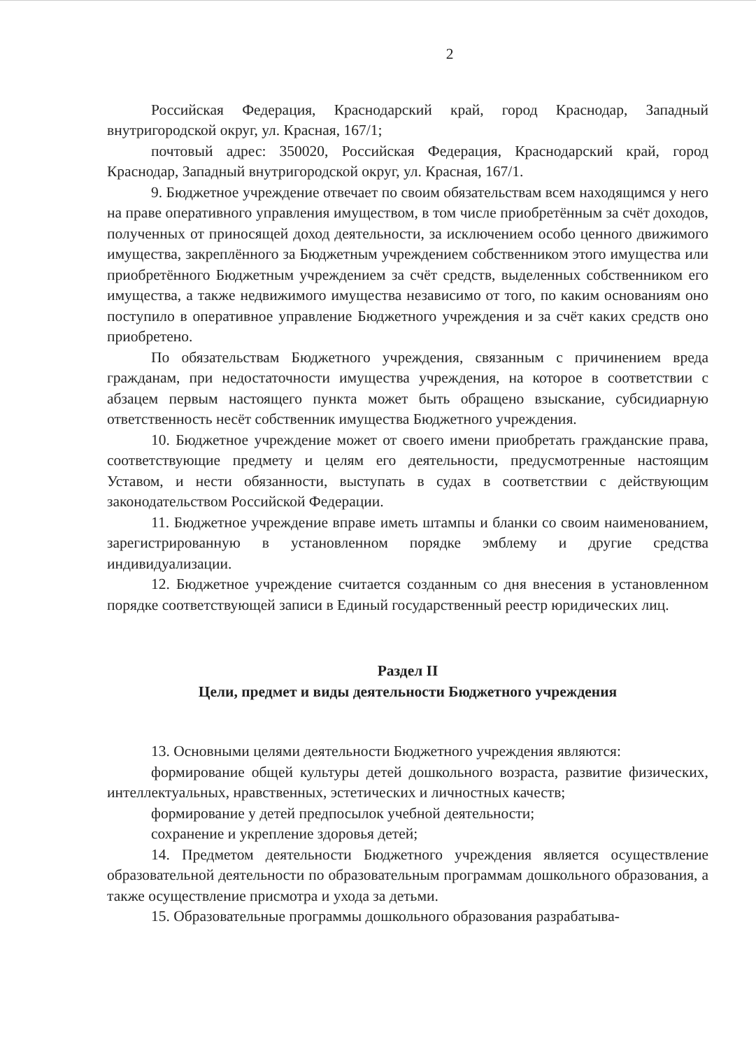2
Российская Федерация, Краснодарский край, город Краснодар, Западный внутригородской округ, ул. Красная, 167/1;
почтовый адрес: 350020, Российская Федерация, Краснодарский край, город Краснодар, Западный внутригородской округ, ул. Красная, 167/1.
9. Бюджетное учреждение отвечает по своим обязательствам всем находящимся у него на праве оперативного управления имуществом, в том числе приобретённым за счёт доходов, полученных от приносящей доход деятельности, за исключением особо ценного движимого имущества, закреплённого за Бюджетным учреждением собственником этого имущества или приобретённого Бюджетным учреждением за счёт средств, выделенных собственником его имущества, а также недвижимого имущества независимо от того, по каким основаниям оно поступило в оперативное управление Бюджетного учреждения и за счёт каких средств оно приобретено.
По обязательствам Бюджетного учреждения, связанным с причинением вреда гражданам, при недостаточности имущества учреждения, на которое в соответствии с абзацем первым настоящего пункта может быть обращено взыскание, субсидиарную ответственность несёт собственник имущества Бюджетного учреждения.
10. Бюджетное учреждение может от своего имени приобретать гражданские права, соответствующие предмету и целям его деятельности, предусмотренные настоящим Уставом, и нести обязанности, выступать в судах в соответствии с действующим законодательством Российской Федерации.
11. Бюджетное учреждение вправе иметь штампы и бланки со своим наименованием, зарегистрированную в установленном порядке эмблему и другие средства индивидуализации.
12. Бюджетное учреждение считается созданным со дня внесения в установленном порядке соответствующей записи в Единый государственный реестр юридических лиц.
Раздел II
Цели, предмет и виды деятельности Бюджетного учреждения
13. Основными целями деятельности Бюджетного учреждения являются:
формирование общей культуры детей дошкольного возраста, развитие физических, интеллектуальных, нравственных, эстетических и личностных качеств;
формирование у детей предпосылок учебной деятельности;
сохранение и укрепление здоровья детей;
14. Предметом деятельности Бюджетного учреждения является осуществление образовательной деятельности по образовательным программам дошкольного образования, а также осуществление присмотра и ухода за детьми.
15. Образовательные программы дошкольного образования разрабатыва-